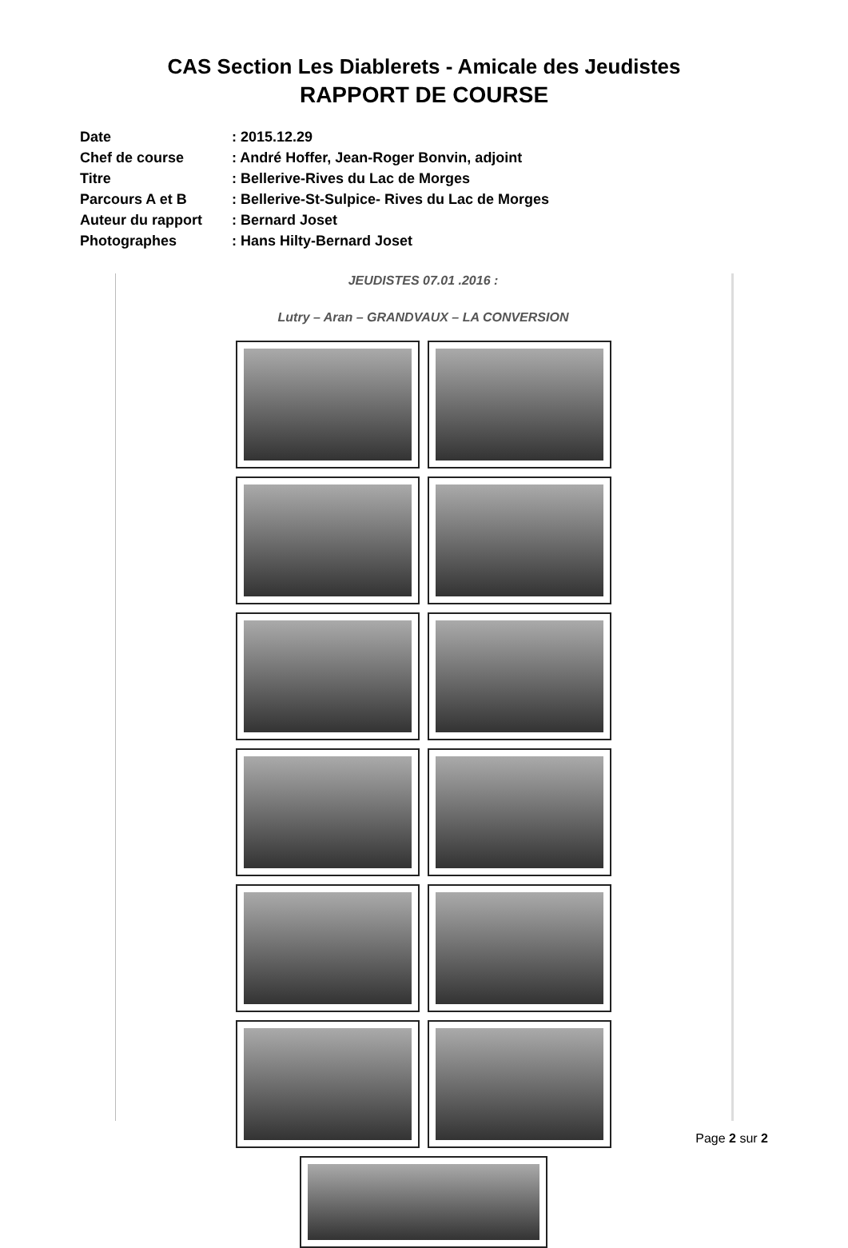CAS Section Les Diablerets - Amicale des Jeudistes
RAPPORT DE COURSE
| Date | : 2015.12.29 |
| Chef de course | : André Hoffer, Jean-Roger Bonvin, adjoint |
| Titre | : Bellerive-Rives du Lac de Morges |
| Parcours A et B | : Bellerive-St-Sulpice- Rives du Lac de Morges |
| Auteur du rapport | : Bernard Joset |
| Photographes | : Hans Hilty-Bernard Joset |
JEUDISTES 07.01 .2016 :
Lutry – Aran – GRANDVAUX – LA CONVERSION
Page 2 sur 2